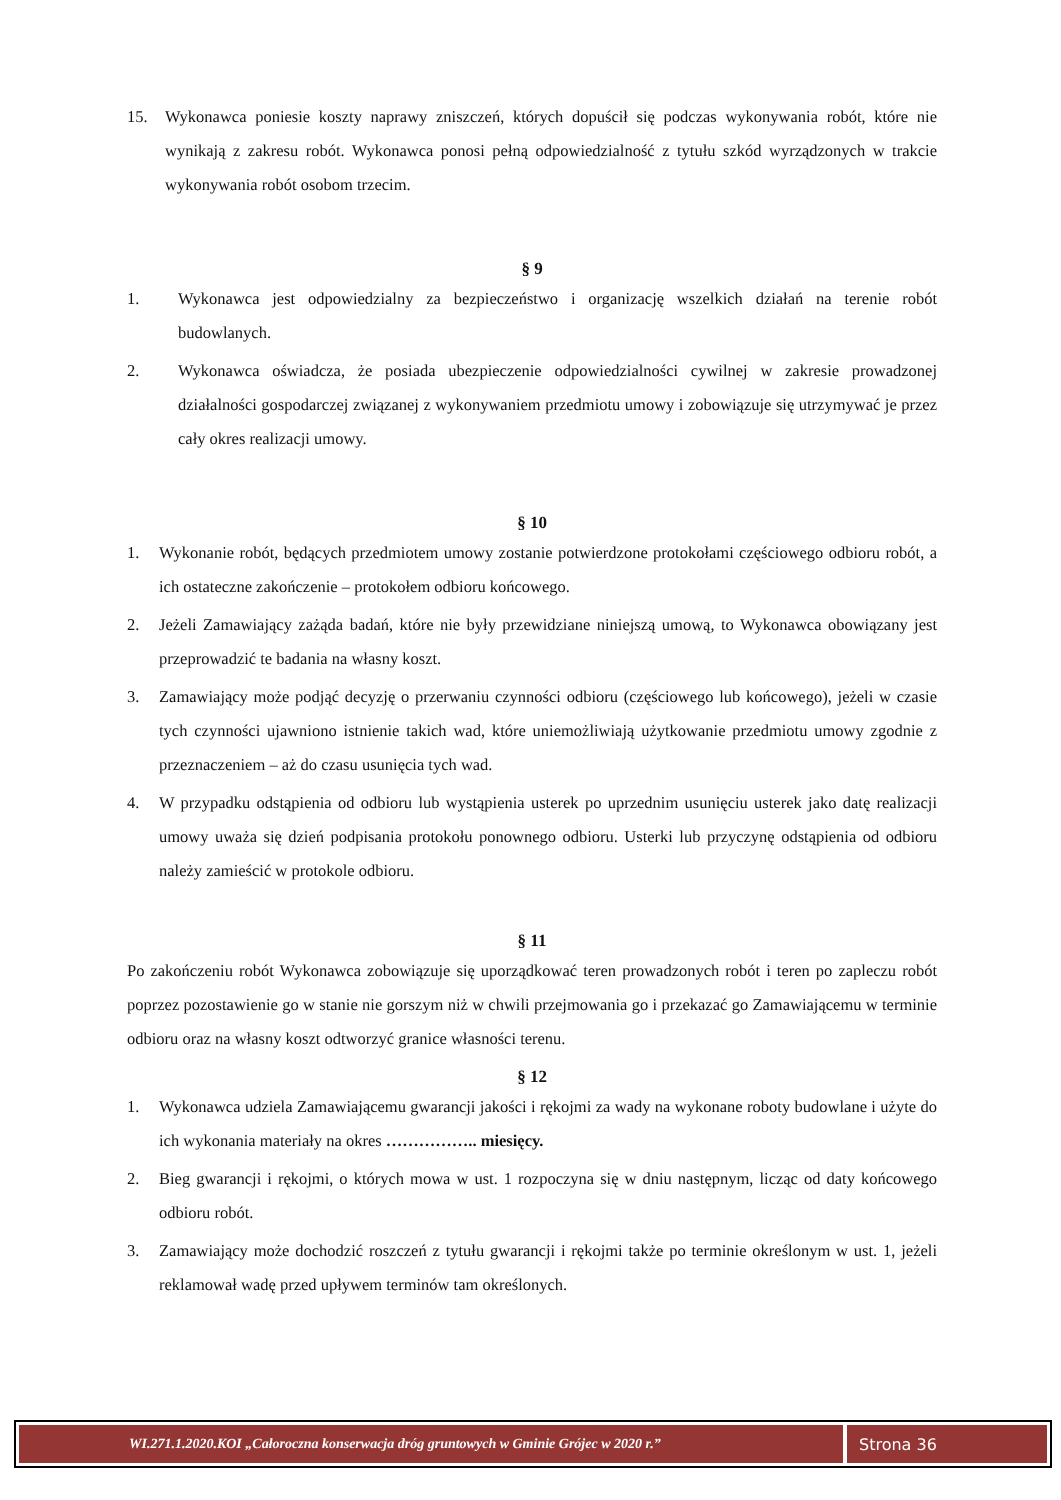15. Wykonawca poniesie koszty naprawy zniszczeń, których dopuścił się podczas wykonywania robót, które nie wynikają z zakresu robót. Wykonawca ponosi pełną odpowiedzialność z tytułu szkód wyrządzonych w trakcie wykonywania robót osobom trzecim.
§ 9
1. Wykonawca jest odpowiedzialny za bezpieczeństwo i organizację wszelkich działań na terenie robót budowlanych.
2. Wykonawca oświadcza, że posiada ubezpieczenie odpowiedzialności cywilnej w zakresie prowadzonej działalności gospodarczej związanej z wykonywaniem przedmiotu umowy i zobowiązuje się utrzymywać je przez cały okres realizacji umowy.
§ 10
1. Wykonanie robót, będących przedmiotem umowy zostanie potwierdzone protokołami częściowego odbioru robót, a ich ostateczne zakończenie – protokołem odbioru końcowego.
2. Jeżeli Zamawiający zażąda badań, które nie były przewidziane niniejszą umową, to Wykonawca obowiązany jest przeprowadzić te badania na własny koszt.
3. Zamawiający może podjąć decyzję o przerwaniu czynności odbioru (częściowego lub końcowego), jeżeli w czasie tych czynności ujawniono istnienie takich wad, które uniemożliwiają użytkowanie przedmiotu umowy zgodnie z przeznaczeniem – aż do czasu usunięcia tych wad.
4. W przypadku odstąpienia od odbioru lub wystąpienia usterek po uprzednim usunięciu usterek jako datę realizacji umowy uważa się dzień podpisania protokołu ponownego odbioru. Usterki lub przyczynę odstąpienia od odbioru należy zamieścić w protokole odbioru.
§ 11
Po zakończeniu robót Wykonawca zobowiązuje się uporządkować teren prowadzonych robót i teren po zapleczu robót poprzez pozostawienie go w stanie nie gorszym niż w chwili przejmowania go i przekazać go Zamawiającemu w terminie odbioru oraz na własny koszt odtworzyć granice własności terenu.
§ 12
1. Wykonawca udziela Zamawiającemu gwarancji jakości i rękojmi za wady na wykonane roboty budowlane i użyte do ich wykonania materiały na okres …………….. miesięcy.
2. Bieg gwarancji i rękojmi, o których mowa w ust. 1 rozpoczyna się w dniu następnym, licząc od daty końcowego odbioru robót.
3. Zamawiający może dochodzić roszczeń z tytułu gwarancji i rękojmi także po terminie określonym w ust. 1, jeżeli reklamował wadę przed upływem terminów tam określonych.
WI.271.1.2020.KOI „Całoroczna konserwacja dróg gruntowych w Gminie Grójec w 2020 r.”
Strona 36